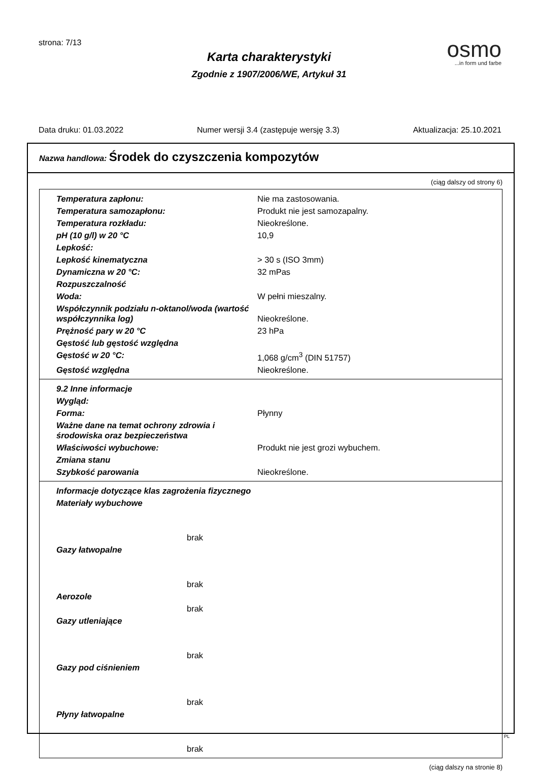strona: 7/13
osmo...in form und farbe
Karta charakterystyki
Zgodnie z 1907/2006/WE, Artykuł 31
Data druku: 01.03.2022 Numer wersji 3.4 (zastępuje wersję 3.3) Aktualizacja: 25.10.2021
Nazwa handlowa: Środek do czyszczenia kompozytów
(ciąg dalszy od strony 6)
| Temperatura zapłonu: | Nie ma zastosowania. |
| Temperatura samozapłonu: | Produkt nie jest samozapalny. |
| Temperatura rozkładu: | Nieokreślone. |
| pH (10 g/l) w 20 °C | 10,9 |
| Lepkość: | |
| Lepkość kinematyczna | > 30 s (ISO 3mm) |
| Dynamiczna w 20 °C: | 32 mPas |
| Rozpuszczalność | |
| Woda: | W pełni mieszalny. |
| Współczynnik podziału n-oktanol/woda (wartość współczynnika log) | Nieokreślone. |
| Prężność pary w 20 °C | 23 hPa |
| Gęstość lub gęstość względna | |
| Gęstość w 20 °C: | 1,068 g/cm<sup>3</sup> (DIN 51757) |
| Gęstość względna | Nieokreślone. |
| 9.2 Inne informacje | |
| Wygląd: | |
| Forma: | Płynny |
| Ważne dane na temat ochrony zdrowia i środowiska oraz bezpieczeństwa | |
| Właściwości wybuchowe: | Produkt nie jest grozi wybuchem. |
| Zmiana stanu | |
| Szybkość parowania | Nieokreślone. |
| Informacje dotyczące klas zagrożenia fizycznego |
| Materiały wybuchowe |
| brak |
| Gazy łatwopalne |
| brak |
| Aerozole |
| brak |
| Gazy utleniające |
| brak |
| Gazy pod ciśnieniem |
| brak |
| Płyny łatwopalne |
| brak |
(ciąg dalszy na stronie 8)
PL